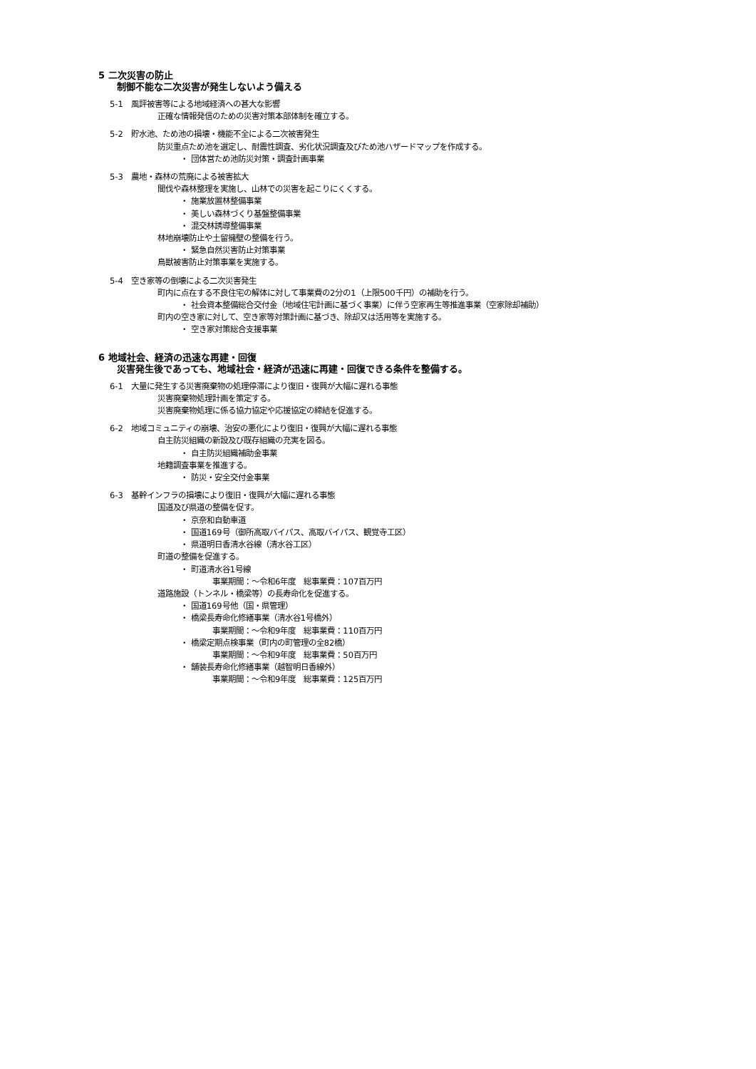5 二次災害の防止
制御不能な二次災害が発生しないよう備える
5-1　風評被害等による地域経済への甚大な影響
正確な情報発信のための災害対策本部体制を確立する。
5-2　貯水池、ため池の損壊・機能不全による二次被害発生
防災重点ため池を選定し、耐震性調査、劣化状況調査及びため池ハザードマップを作成する。
・ 団体営ため池防災対策・調査計画事業
5-3　農地・森林の荒廃による被害拡大
間伐や森林整理を実施し、山林での災害を起こりにくくする。
・ 施業放置林整備事業
・ 美しい森林づくり基盤整備事業
・ 混交林誘導整備事業
林地崩壊防止や土留擁壁の整備を行う。
・ 緊急自然災害防止対策事業
鳥獣被害防止対策事業を実施する。
5-4　空き家等の倒壊による二次災害発生
町内に点在する不良住宅の解体に対して事業費の2分の1（上限500千円）の補助を行う。
・ 社会資本整備総合交付金（地域住宅計画に基づく事業）に伴う空家再生等推進事業（空家除却補助）
町内の空き家に対して、空き家等対策計画に基づき、除却又は活用等を実施する。
・ 空き家対策総合支援事業
6 地域社会、経済の迅速な再建・回復
災害発生後であっても、地域社会・経済が迅速に再建・回復できる条件を整備する。
6-1　大量に発生する災害廃棄物の処理停滞により復旧・復興が大幅に遅れる事態
災害廃棄物処理計画を策定する。
災害廃棄物処理に係る協力協定や応援協定の締結を促進する。
6-2　地域コミュニティの崩壊、治安の悪化により復旧・復興が大幅に遅れる事態
自主防災組織の新設及び既存組織の充実を図る。
・ 自主防災組織補助金事業
地籍調査事業を推進する。
・ 防災・安全交付金事業
6-3　基幹インフラの損壊により復旧・復興が大幅に遅れる事態
国道及び県道の整備を促す。
・ 京奈和自動車道
・ 国道169号（御所高取バイパス、高取バイパス、観覚寺工区）
・ 県道明日香清水谷線（清水谷工区）
町道の整備を促進する。
・ 町道清水谷1号線
事業期間：～令和6年度　総事業費：107百万円
道路施設（トンネル・橋梁等）の長寿命化を促進する。
・ 国道169号他（国・県管理）
・ 橋梁長寿命化修繕事業（清水谷1号橋外）
事業期間：～令和9年度　総事業費：110百万円
・ 橋梁定期点検事業（町内の町管理の全82橋）
事業期間：～令和9年度　総事業費：50百万円
・ 舗装長寿命化修繕事業（越智明日香線外）
事業期間：～令和9年度　総事業費：125百万円